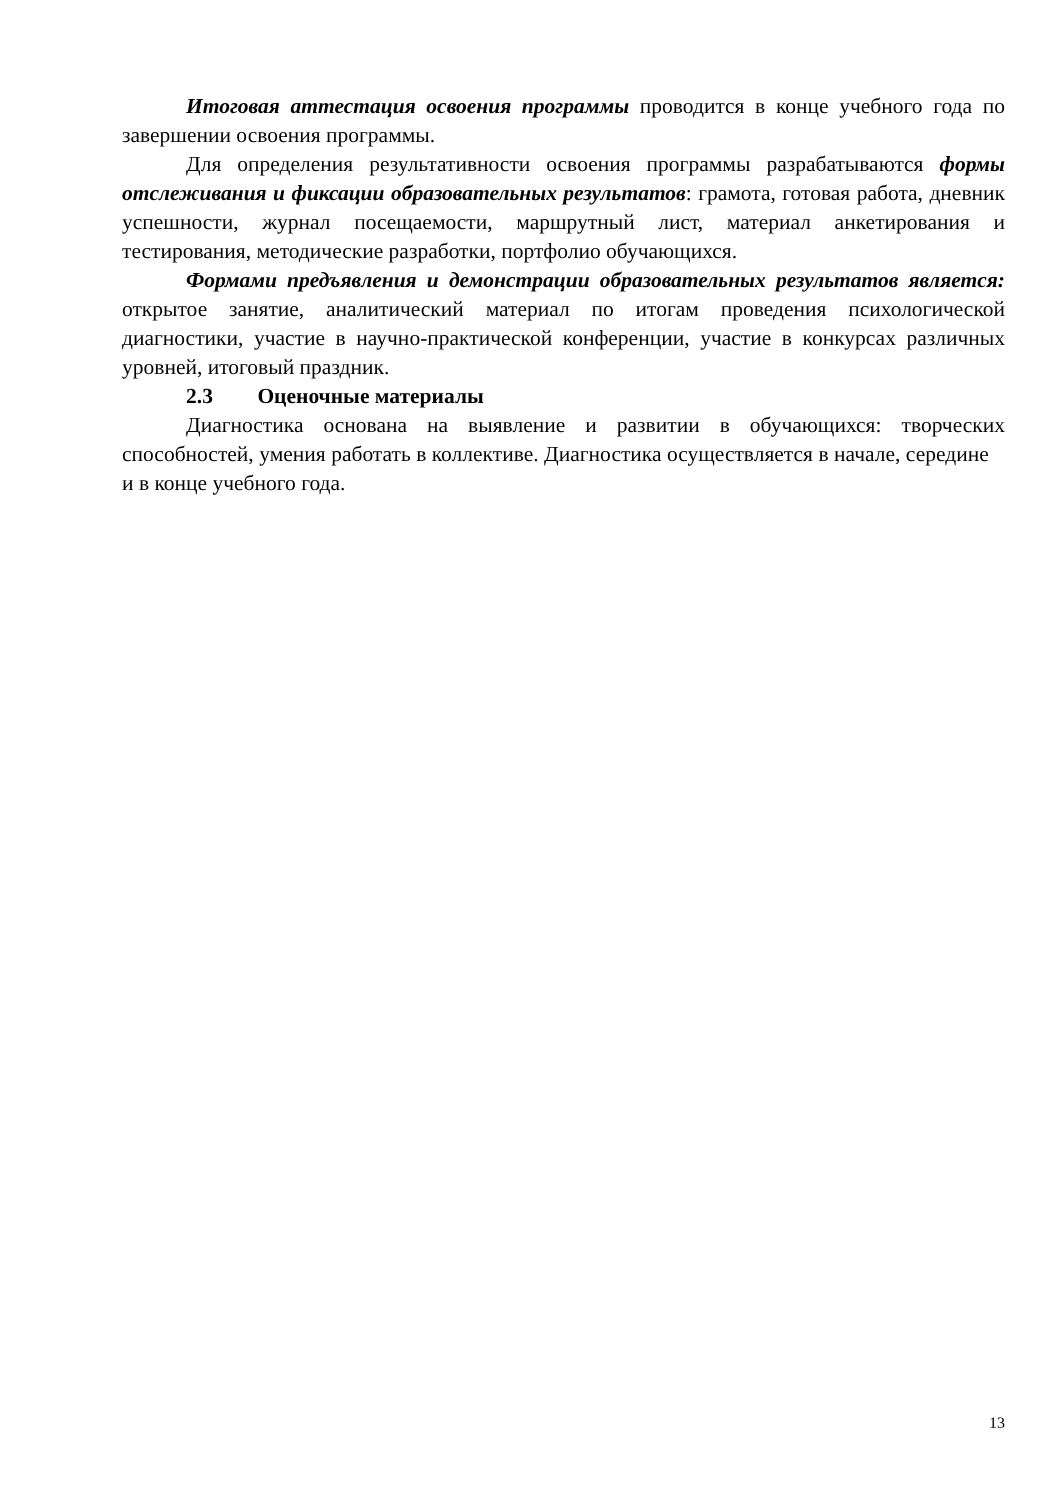Итоговая аттестация освоения программы проводится в конце учебного года по завершении освоения программы.
Для определения результативности освоения программы разрабатываются формы отслеживания и фиксации образовательных результатов: грамота, готовая работа, дневник успешности, журнал посещаемости, маршрутный лист, материал анкетирования и тестирования, методические разработки, портфолио обучающихся.
Формами предъявления и демонстрации образовательных результатов является: открытое занятие, аналитический материал по итогам проведения психологической диагностики, участие в научно-практической конференции, участие в конкурсах различных уровней, итоговый праздник.
2.3 Оценочные материалы
Диагностика основана на выявление и развитии в обучающихся: творческих способностей, умения работать в коллективе. Диагностика осуществляется в начале, середине и в конце учебного года.
13